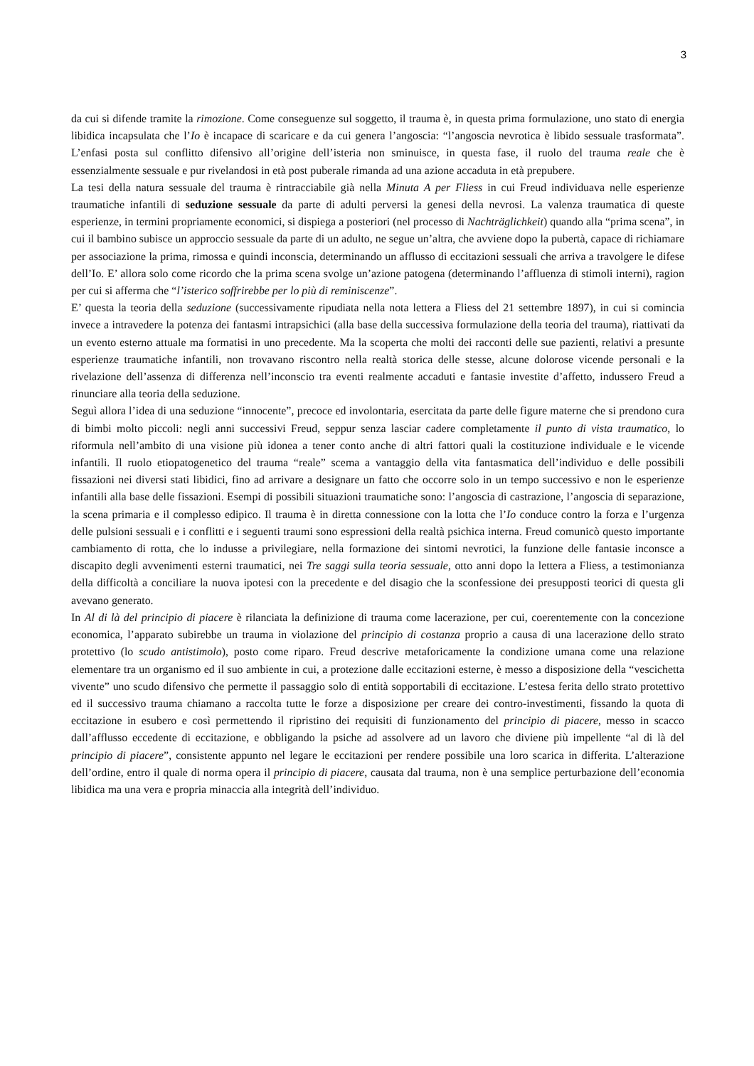3
da cui si difende tramite la rimozione. Come conseguenze sul soggetto, il trauma è, in questa prima formulazione, uno stato di energia libidica incapsulata che l’Io è incapace di scaricare e da cui genera l’angoscia: “l’angoscia nevrotica è libido sessuale trasformata”. L’enfasi posta sul conflitto difensivo all’origine dell’isteria non sminuisce, in questa fase, il ruolo del trauma reale che è essenzialmente sessuale e pur rivelandosi in età post puberale rimanda ad una azione accaduta in età prepubere.
La tesi della natura sessuale del trauma è rintracciabile già nella Minuta A per Fliess in cui Freud individuava nelle esperienze traumatiche infantili di seduzione sessuale da parte di adulti perversi la genesi della nevrosi. La valenza traumatica di queste esperienze, in termini propriamente economici, si dispiega a posteriori (nel processo di Nachträglichkeit) quando alla “prima scena”, in cui il bambino subisce un approccio sessuale da parte di un adulto, ne segue un’altra, che avviene dopo la pubertà, capace di richiamare per associazione la prima, rimossa e quindi inconscia, determinando un afflusso di eccitazioni sessuali che arriva a travolgere le difese dell’Io. E’ allora solo come ricordo che la prima scena svolge un’azione patogena (determinando l’affluenza di stimoli interni), ragion per cui si afferma che “l’isterico soffrirebbe per lo più di reminiscenze”.
E’ questa la teoria della seduzione (successivamente ripudiata nella nota lettera a Fliess del 21 settembre 1897), in cui si comincia invece a intravedere la potenza dei fantasmi intrapsichici (alla base della successiva formulazione della teoria del trauma), riattivati da un evento esterno attuale ma formatisi in uno precedente. Ma la scoperta che molti dei racconti delle sue pazienti, relativi a presunte esperienze traumatiche infantili, non trovavano riscontro nella realtà storica delle stesse, alcune dolorose vicende personali e la rivelazione dell’assenza di differenza nell’inconscio tra eventi realmente accaduti e fantasie investite d’affetto, indussero Freud a rinunciare alla teoria della seduzione.
Seguì allora l’idea di una seduzione “innocente”, precoce ed involontaria, esercitata da parte delle figure materne che si prendono cura di bimbi molto piccoli: negli anni successivi Freud, seppur senza lasciar cadere completamente il punto di vista traumatico, lo riformula nell’ambito di una visione più idonea a tener conto anche di altri fattori quali la costituzione individuale e le vicende infantili. Il ruolo etiopatogenetico del trauma “reale” scema a vantaggio della vita fantasmatica dell’individuo e delle possibili fissazioni nei diversi stati libidici, fino ad arrivare a designare un fatto che occorre solo in un tempo successivo e non le esperienze infantili alla base delle fissazioni. Esempi di possibili situazioni traumatiche sono: l’angoscia di castrazione, l’angoscia di separazione, la scena primaria e il complesso edipico. Il trauma è in diretta connessione con la lotta che l’Io conduce contro la forza e l’urgenza delle pulsioni sessuali e i conflitti e i seguenti traumi sono espressioni della realtà psichica interna. Freud comunicò questo importante cambiamento di rotta, che lo indusse a privilegiare, nella formazione dei sintomi nevrotici, la funzione delle fantasie inconsce a discapito degli avvenimenti esterni traumatici, nei Tre saggi sulla teoria sessuale, otto anni dopo la lettera a Fliess, a testimonianza della difficoltà a conciliare la nuova ipotesi con la precedente e del disagio che la sconfessione dei presupposti teorici di questa gli avevano generato.
In Al di là del principio di piacere è rilanciata la definizione di trauma come lacerazione, per cui, coerentemente con la concezione economica, l’apparato subirebbe un trauma in violazione del principio di costanza proprio a causa di una lacerazione dello strato protettivo (lo scudo antistimolo), posto come riparo. Freud descrive metaforicamente la condizione umana come una relazione elementare tra un organismo ed il suo ambiente in cui, a protezione dalle eccitazioni esterne, è messo a disposizione della “vescichetta vivente” uno scudo difensivo che permette il passaggio solo di entità sopportabili di eccitazione. L’estesa ferita dello strato protettivo ed il successivo trauma chiamano a raccolta tutte le forze a disposizione per creare dei contro-investimenti, fissando la quota di eccitazione in esubero e così permettendo il ripristino dei requisiti di funzionamento del principio di piacere, messo in scacco dall’afflusso eccedente di eccitazione, e obbligando la psiche ad assolvere ad un lavoro che diviene più impellente “al di là del principio di piacere”, consistente appunto nel legare le eccitazioni per rendere possibile una loro scarica in differita. L’alterazione dell’ordine, entro il quale di norma opera il principio di piacere, causata dal trauma, non è una semplice perturbazione dell’economia libidica ma una vera e propria minaccia alla integrità dell’individuo.